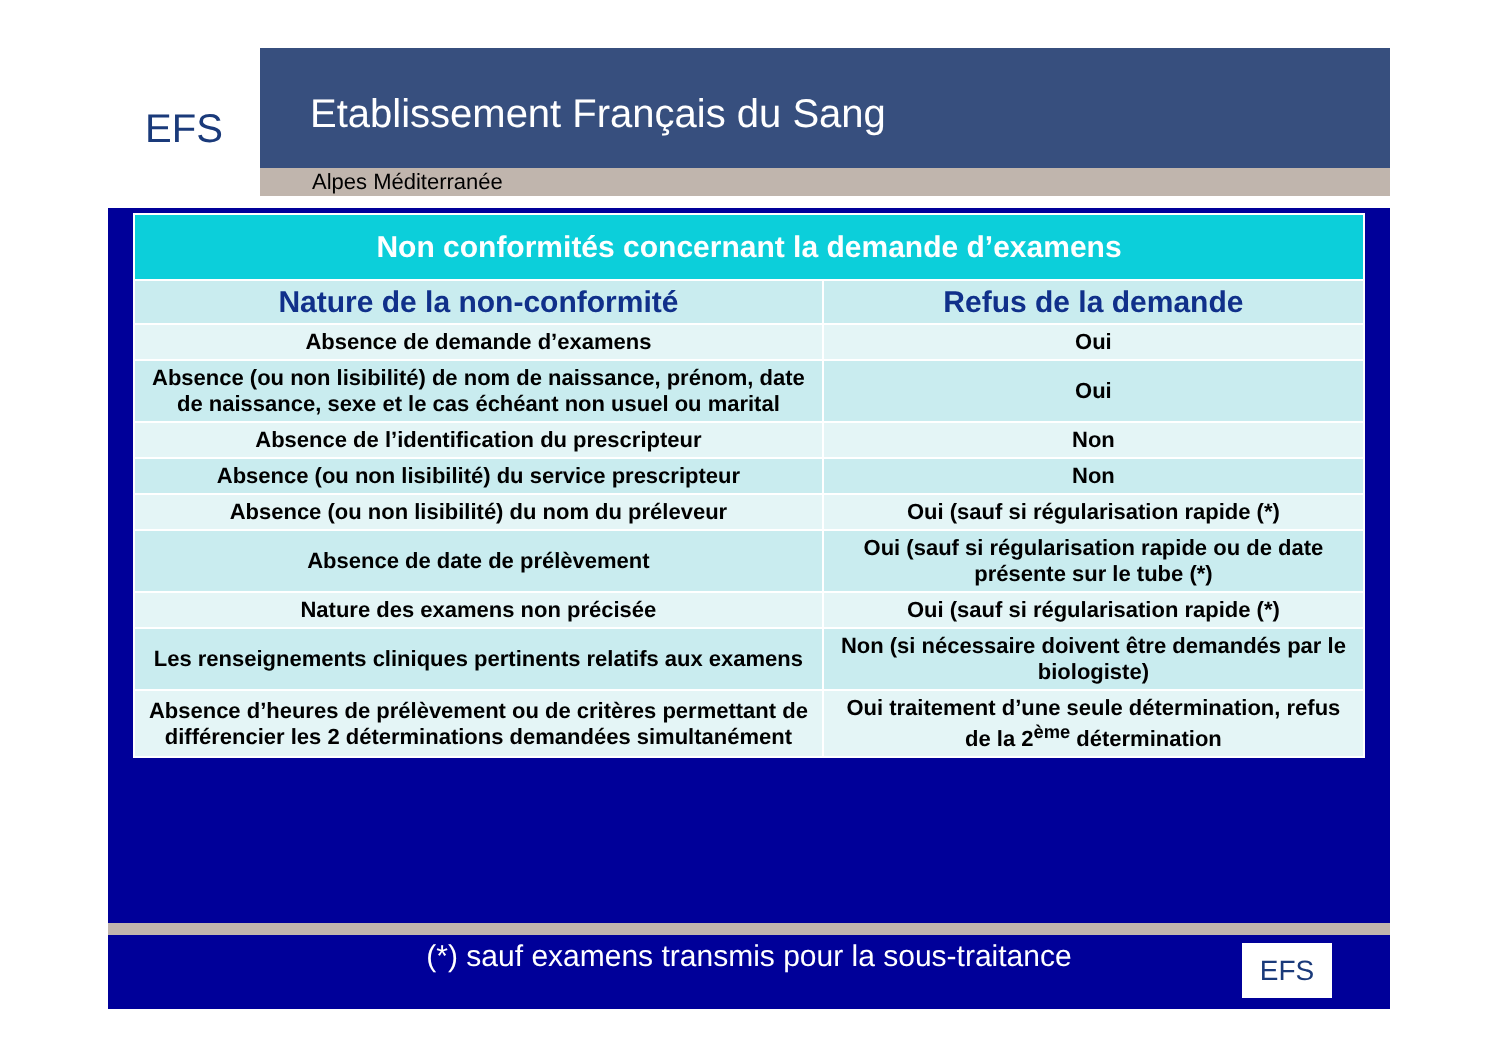EFS
Etablissement Français du Sang
Alpes Méditerranée
| Non conformités concernant la demande d’examens | |
| --- | --- |
| Nature de la non-conformité | Refus de la demande |
| Absence de demande d’examens | Oui |
| Absence (ou non lisibilité) de nom de naissance, prénom, date de naissance, sexe et le cas échéant non usuel ou marital | Oui |
| Absence de l’identification du prescripteur | Non |
| Absence (ou non lisibilité) du service prescripteur | Non |
| Absence (ou non lisibilité) du nom du préleveur | Oui (sauf si régularisation rapide (*) |
| Absence de date de prélèvement | Oui (sauf si régularisation rapide ou de date présente sur le tube (*) |
| Nature des examens non précisée | Oui (sauf si régularisation rapide (*) |
| Les renseignements cliniques pertinents relatifs aux examens | Non (si nécessaire doivent être demandés par le biologiste) |
| Absence d’heures de prélèvement ou de critères permettant de différencier les 2 déterminations demandées simultanément | Oui traitement d’une seule détermination, refus de la 2<sup>ème</sup> détermination |
(*) sauf examens transmis pour la sous-traitance
EFS